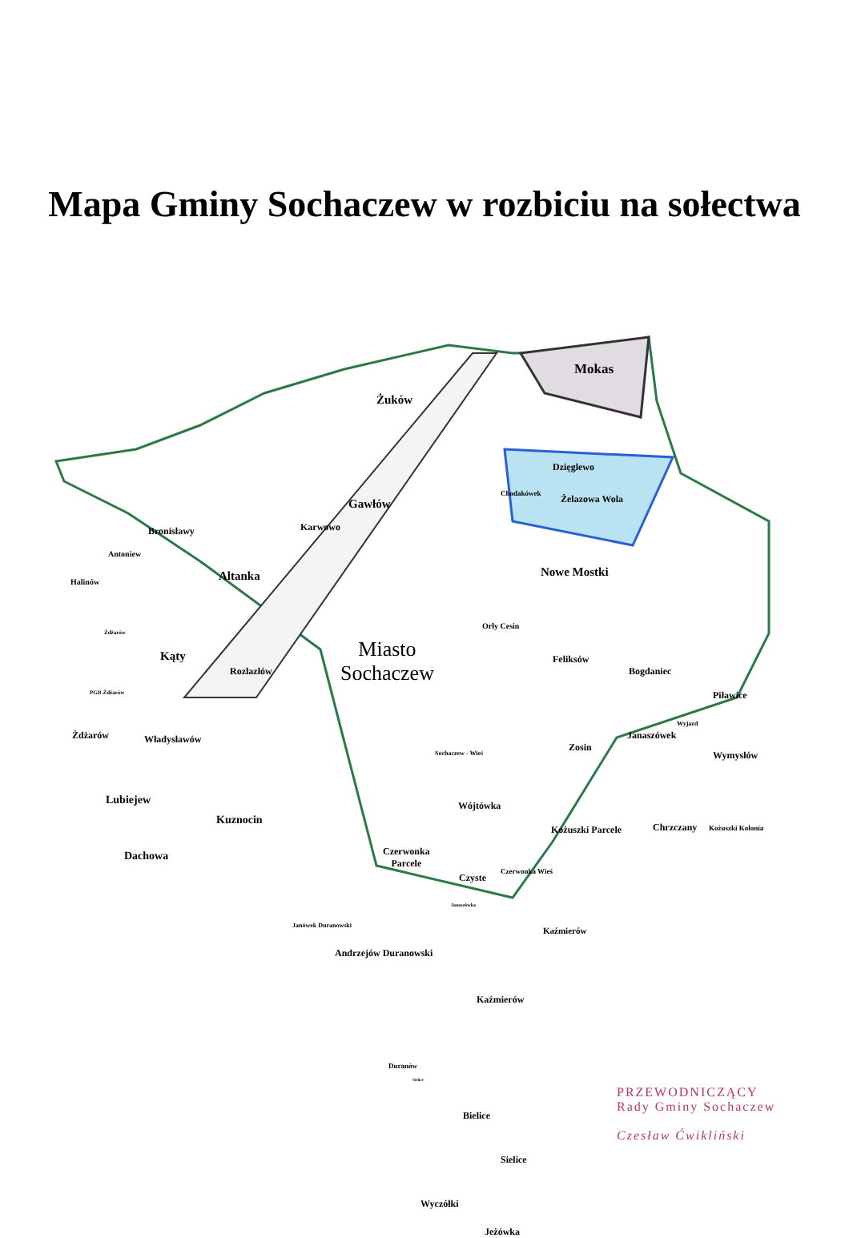Mapa Gminy Sochaczew w rozbiciu na sołectwa
Żuków
Mokas
Dzięglewo
Chodakówek Żelazowa Wola
Gawłów
Karwowo
Nowe Mostki
Bronisławy
Antoniew
Halinów Altanka
Żdżarów
Orły Cesin
Kąty
Rozlazłów
Miasto
Sochaczew
Feliksów
Bogdaniec
Piławice
PGR Żdżarów
Żdżarów Władysławów Janaszówek
Wyjazd
Zosin
Wymysłów
Sochaczew - Wieś
Lubiejew Wójtówka
Kuznocin
Kożuszki Parcele Chrzczany Kożuszki Kolonia
Czerwonka
Parcele
Dachowa
Czyste
Czerwonka Wieś
Janaszówka
Kaźmierów
Janówek Duranowski
Andrzejów Duranowski
Kaźmierów
Duranów
Sielice
Bielice
Sielice
Wyczółki
Jeżówka
PRZEWODNICZĄCY
Rady Gminy Sochaczew
Czesław Ćwikliński